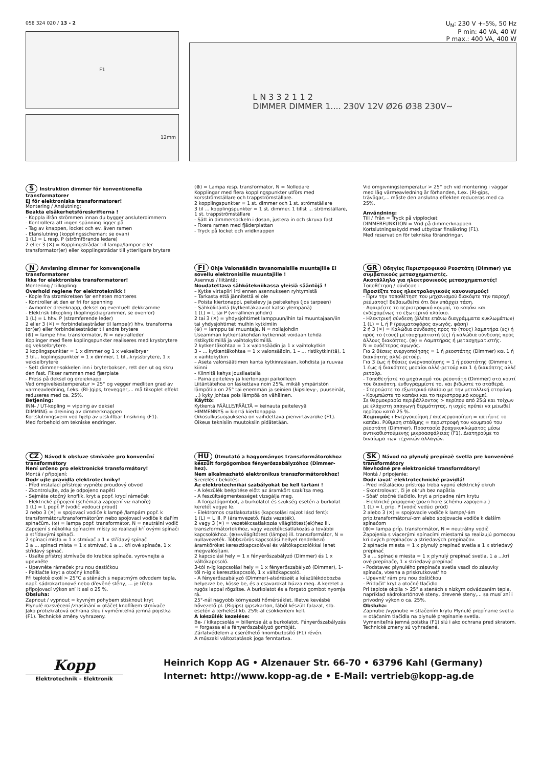058 324 020 / 13 - 2
F1
12mm
U<sub>N</sub>: 230 V +-5%, 50 Hz
P min: 40 VA, 40 W
P max.: 400 VA, 400 W
L N 3 3 2 1 1 2
DIMMER DIMMER 1.... 230V 12V Ø26 Ø38 230V~
S Instruktion dimmer för konventionella transformatorer
Ej för elektroniska transformatorer!
Montering / Anslutning:
Beakta elsäkerhetsföreskrifterna !
- Koppla ifrån strömmen innan du bygger ansluterdimmern
- Kontrollera att ingen spänning ligger på
- Tag av knappen, locket och ev. även ramen
- Elanslutning (kopplingsscheman: se ovan)
1 (L) = L resp. P (strömförande ledare)
2 eller 3 (✕) = Kopplingstrådar till lampa/lampor eller transformator(er) eller kopplingstrådar till ytterligare brytare
(⊗) = Lampa resp. transformator, N = Nolledare
Kopplingar med flera kopplingspunkter utförs med korsströmställare och trappströmställare.
2 kopplingspunkter = 1 st. dimmer och 1 st. strömställare
3 til ... kopplingspunkter = 1 st. dimmer. 1 tillst ... strömställare, 1 st. trappströmställare
- Sätt in dimmersockeln i dosan, justera in och skruva fast
- Fixera ramen med fjäderplattan
- Tryck på locket och vridknappen
Vid omgivningstemperatur > 25° och vid montering i väggar med låg värmeavledning är förhanden, t.ex. (Rl-gips, trävägar,... måste den anslutna effekten reduceras med ca 25%.
Användning:
Till / Från = Tryck på vipplocket
DIMMERFUNKTION = Vrid på dimmerknappen
Kortslutningsskydd med utbytbar finsäkring (F1).
Med reservation för tekniska förändringar.
N Anvisning dimmer for konvensjonelle transformatorer
Ikke for elektroniske transformatorer!
Montering / tilkopling:
Overhold reglene for elektroteknikk !
- Kople fra strømkretsen før enheten monteres
- Kontroller at den er fri for spenning
- Avmonter dreieknapp, deksel og eventuelt dekkramme
- Elektrisk tilkopling (koplingsdiagrammer, se ovenfor)
1 (L) = L hhv. P (strømførende leder)
2 eller 3 (✕) = forbindelsestråder til lampe(r) hhv. transforma tor(er) eller forbindelsestråder til andre brytere
(⊗) = lampe hhv. transformator, N = nøytralleder
Koplinger med flere koplingspunkter realiseres med krysbrytere og vekselbrytere.
2 koplingspunkter = 1 x dimmer og 1 x vekselbryer
3 til... koplingspunkter = 1 x dimmer, 1 til...kryssbrytere, 1 x vekselbrytere
- Sett dimmer-sokkelen inn i bryterboksen, rett den ut og skru den fast. Fikser rammen med fjærplate
- Press på deksel og dreieknapp
Ved omgivelsestemperatur > 25° og vegger medliten grad av varmeavledning, f.eks. (Rl-)gips, trevegger,... må tilkoplet effekt reduseres med ca. 25%.
Betjening:
INN- / UT-kopling = vipping av deksel
DIMMING = dreining av dimmerknappen
Kortslutningsvern ved hjelp av utskiftbar finsikring (F1).
Med forbehold om tekniske endringer.
FI Ohje Valonsäädin tavanomaisille muuntajille Ei sovellu elektronisille muuntajille !
Asennus / liitäntä:
Noudatettava sähkötekniikassa yleisiä sääntöjä !
– Kytke virtapiiri irti ennen asennukseen ryhtymistä
– Tarkasta että jännitettä ei ole
– Poista kiertonappi, peitelevy ja peitekehys (jos tarpeen)
– Sähköliitäntä (kytkentäkaaviot katso ylempänä)
1 (L) = L tai P (virrallinen johdin)
2 tai 3 (✕) = yhdysjohtimet lamppuun/ihin tai muuntajaan/iin tai yhdysjohtimet muihin kytkimiin
(⊗) = lamppu tai muuntaja, N = nollajohdin
Useamman kytkentäkohdan kytkennät voidaan tehdä ristikytkimillä ja vaihtokytkimillä.
2 kytkentäkohtaa = 1 x valonsäädin ja 1 x vaihtokytkin
3 – ... kytkentäkohtaa = 1 x valonsäädin, 1 – ... ristikytkin(tä), 1 x vaihtokytkin
– Aseta valonsäätimen kanta kytkinrasiaan, kohdista ja ruuvaa kiinni
- Kiinnitä kehys jousilaatalla
– Paina peitelevy ja kiertonappi paikoilleen
Liitäntätehoa on laskettava noin 25%, mikäli ympäristön lämpötila on 25° tai enemmän ja seinien (kipsilevy-, puuseinät, ...) kyky johtaa pois lämpöä on vähäinen.
Käyttö:
Kytkentä PÄÄLLE/PÄÄLTÄ = keinauta peitelevyä
HIMMENNYS = kierrä kiertonappia
Oikosulkusuojauksena on vaihdettava pienvirtavaroke (F1).
Oikeus teknisiin muutoksiin pidätetään.
GR Οδηγίες Περιστροφικού Ρεοστάτη (Dimmer) για συμβατικούς μετασχηματιστές.
Ακατάλληλο για ηλεκτρονικούς μετασχηματιστές!
Τοποθέτηση / σύνδεση :
Προσέξτε τους ηλεκτρολογικούς κανονισμούς!
- Πριν την τοποθέτηση του μηχανισμού διακόψτε την παροχή ρεύματος! Βεβαιωθείτε ότι δεν υπάρχει τάση.
- Αφαιρέστε το περιστροφικό κουμπί, το καπάκι και ενδεχομένως το εξωτερικό πλαίσιο.
- Ηλεκτρική σύνδεση (βλέπε επάνω διαγράμματα κυκλωμάτων)
1 (L) = L ή P (ρευματοφόρος αγωγός, φάση)
2 ή 3 (✕) = Καλώδια σύνδεσης προς το (τους) λαμπτήρα (ες) ή προς το (τους) μετασχηματιστή (ες) ή καλώδια σύνδεσης προς άλλους διακόπτες. (⊗) = Λαμπτήρας ή μετασχηματιστής.
N = ουδέτερος αγωγός.
Για 2 θέσεις ενεργοποίησης = 1 ή ρεοστάτης (Dimmer) και 1 ή διακόπτης αλλέ-ρετούρ.
Για 3 έως ή θέσεις ενεργοποίησης = 1 ή ρεοστάτης (Dimmer), 1 έως ή διακόπτες μεσαίοι αλλέ-ρετούρ και 1 ή διακόπτης αλλέ ρετούρ.
- Τοποθετήστε το μηχανισμό του ρεοστάτη (Dimmer) στο κουτί του διακόπτη, ευθυγραμμίστε το, και βιδώστε το σταθερά.
- Στερεώστε το εξωτερικό πλαίσιο με την μεταλλική στεφάνη.
- Κουμπώστε το καπάκι και το περιστροφικό κουμπί.
Σε θερμοκρασία περιβάλλοντος > περίπου από 25ώ και τοίχων με ελάχιστη απαγωγή θερμότητας, η ισχύς πρέπει να μειωθεί περίπου κατά 25 %.
Χειρισμός : Ενεργοποίηση / απενεργοποίηση = πατήστε το καπάκι. Ρύθμιση στάθμης = περιστροφή του κουμπιού του ρεοστάτη (Dimmer). Προστασία βραχυκυκλώματος μέσω αντικαθιστούμενης μικροασφάλειας (F1). Διατηρούμε το δικαίωμα των τεχνικών αλλαγών.
CZ Návod k obsluze stmívaèe pro konvenční transformátory
Není určeno pro elektronické transformátory!
Montá / připojení:
Dodr ujte pravidla elektrotechniky!
- Před instalací přístroje vypněte proudový obvod
- Zkontrolujte, zda je odpojeno napětí
- Sejměte otočný knoflík, kryt a popř. krycí rámeček
- Elektrické připojení (schémata zapojení viz nahoře)
1 (L) = L popř. P (vodič vedoucí proud)
2 nebo 3 (✕) = spojovací vodiče k lampě /lampám popř. k transformátoru/transformátorům nebo spojovací vodiče k dal'ím spínačům. (⊗) = lampa popř. transformátor, N = neutrální vodič
Zapojení s několika spínacími místy se realizují kří ovými spínači a střídavými spínači.
2 spínací místa = 1 x stmívač a 1 x střídavý spínač
3 a ... spínací místa = 1 x stmívač, 1 a ... kří ové spínače, 1 x střídavý spínač.
- Usaïte přístroj stmívače do krabice spínače, vyrovnejte a upevněte
- Upevněte rámeček pru nou destičkou
- Pøitlačte kryt a otočný knoflík
Při teplotě okolí > 25°C a stěnách s nepatrným odvodem tepla, např. sádrokartonové nebo dřevěné stěny, ... je třeba připojovací výkon sní it asi o 25 %.
Obsluha:
Zapnout / vypnout = kyvným pohybem stisknout kryt
Plynulé rozsvěcení /zhasínání = otáčet knoflíkem stmívače
Jako protizkratová ochrana slou í vyměnitelná jemná pojistka (F1). Technické změny vyhrazeny.
HU Útmutató a hagyományos transzformátorokhoz készült forgógombos fényerőszabályzóhoz (Dimmer-hez).
Nem alkalmazható elektronikus transzformátorokhoz!
Szerelés / bekötés:
Az elektrotechnikai szabályokat be kell tartani !
- A készülék beépítése elött az áramkört szakítsa meg.
- A feszültségmentességet vizsgálja meg.
- A forgatógombot, a burkolatot és szükség esetén a burkolat keretét vegye le.
- Elektromos csatlakoztatás (kapcsolási rajzot lásd fent):
1 (L) = L ill. P (áramvezető, fázis vezeték).
2 vagy 3 (✕) = vezetékcsatlakozás világítótest(ek)hez ill. transzformátor(ok)hoz, vagy vezetékcsatlakozás a további kapcsolókhoz. (⊗)=világítótest (lámpa) ill. transzformátor, N = nullavezeték. Többszörös kapcsolási hellyel rendelkező áramköröket keresztkapcsolóval és váltókapcsolókkal lehet megvalósítani.
2 kapcsolási hely = 1 x fényerőszabályzó (Dimmer) és 1 x váltókapcsoló.
3-tól n-ig kapcsolási hely = 1 x fényerőszabályzó (Dimmer), 1-től n-ig x keresztkapcsoló, 1 x váltókapcsoló.
- A fényerőszabályzó (Dimmer)-alsórészét a készülékdobozba helyezze be, kösse be, és a csavarokat húzza meg. A keretet a rugós lappal rögzítse. A burkolatot és a forgató gombot nyomja rá.
25°-nál nagyobb környezeti hőmérséklet, illetve kevésbé hővezető pl. (Rigips) gipszkarton, fából készült falazat, stb. esetén a terhelést kb. 25%-al csökkenteni kell.
A készülék kezelése:
Be- / kikapcsolás = billentse át a burkolatot. Fényerőszabályzás = forgassa el a fényerőszabályzó gombját.
Zárlatvédelem a cserélhető finombiztosító (F1) révén.
A műszaki változtatások joga fenntartva.
SK Návod na plynulý prepínaè svetla pre konvenèné transformátory
Nevhodné pre elektronické transformátory!
Montá / pripojenie:
Dodr iavat' elektrotechnické pravidlá!
- Pred inštaláciou prístroja treba vypnú elektrický okruh
- Skontrolovat', či je okruh bez napätia
- Sòat' otočné tlačidlo, kryt a prípadne rám krytu
- Elektrické pripojenie (pozri hore schému zapojenia )
1 (L) = L príp. P (vodič vedúci prúd)
2 alebo 3 (✕) = spojovacie vodiče k lampe/-ám príp.transformátoru/-om alebo spojovacie vodiče k ďalším spínačom
(⊗)= lampa príp. transformátor, N = neutrálny vodič
Zapojenia s viacerými spínacími miestami sa realizujú pomocou krí ových prepínačov a striedavých prepínačov.
2 spínacie miesta = 1 x plynulý prepínač svetla a 1 x striedavý prepínač
3 a ... spínacie miesta = 1 x plynulý prepínač svetla, 1 a ...krí ové prepínače, 1 x striedavý prepínač
- Podstavec plynulého prepínača svetla vsadi do zásuvky spínača, vtesna a priskrutkovat' ho
- Upevnit' rám pru nou doštičkou
- Pritlačit' kryt a otočné tlačidlo
Pri teplote okolia > 25° a stenách s nízkym odvádzaním tepla, napríklad sádrokartónové steny, drevené steny,... sa musí zní i prívodný výkon o ca. 25%.
Obsluha:
Zapnutie /vypnutie = stlačením krytu Plynulé prepínanie svetla = otáčaním tlačidla na plynulé prepínanie svetla.
Vymeniteľná jemná poistka (F1) slú i ako ochrana pred skratom. Technické zmeny sú vyhradené.
Kopp
Elektrotechnik – Elektronik
Heinrich Kopp AG • Alzenauer Str. 66-70 • 63796 Kahl (Germany)
Internet: http://www.kopp-ag.de • E-Mail: vertrieb@kopp-ag.de